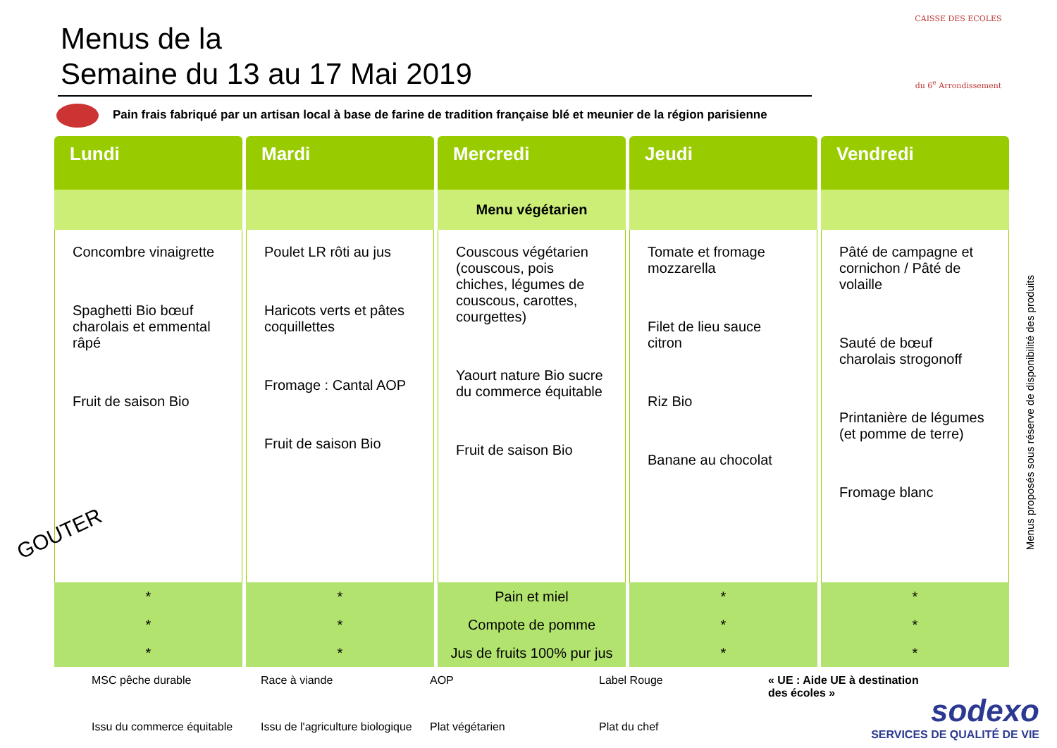CAISSE DES ECOLES
du 6<sup>e</sup> Arrondissement
Menus de la
Semaine du 13 au 17 Mai 2019
Pain frais fabriqué par un artisan local à base de farine de tradition française blé et meunier de la région parisienne
| Lundi | Mardi | Mercredi | Jeudi | Vendredi |
| --- | --- | --- | --- | --- |
| | | Menu végétarien | | |
| Concombre vinaigrette Spaghetti Bio bœuf charolais et emmental râpé Fruit de saison Bio | Poulet LR rôti au jus Haricots verts et pâtes coquillettes Fromage : Cantal AOP Fruit de saison Bio | Couscous végétarien (couscous, pois chiches, légumes de couscous, carottes, courgettes) Yaourt nature Bio sucre du commerce équitable Fruit de saison Bio | Tomate et fromage mozzarella Filet de lieu sauce citron Riz Bio Banane au chocolat | Pâté de campagne et cornichon / Pâté de volaille Sauté de bœuf charolais strogonoff Printanière de légumes (et pomme de terre) Fromage blanc |
| * | * | Pain et miel | * | * |
| * | * | Compote de pomme | * | * |
| * | * | Jus de fruits 100% pur jus | * | * |
GOUTER
Menus proposés sous réserve de disponibilité des produits
MSC pêche durable
Race à viande
AOP
Label Rouge
« UE : Aide UE à destination des écoles »
Issu du commerce équitable
Issu de l'agriculture biologique
Plat végétarien
Plat du chef
sodexo
SERVICES DE QUALITÉ DE VIE